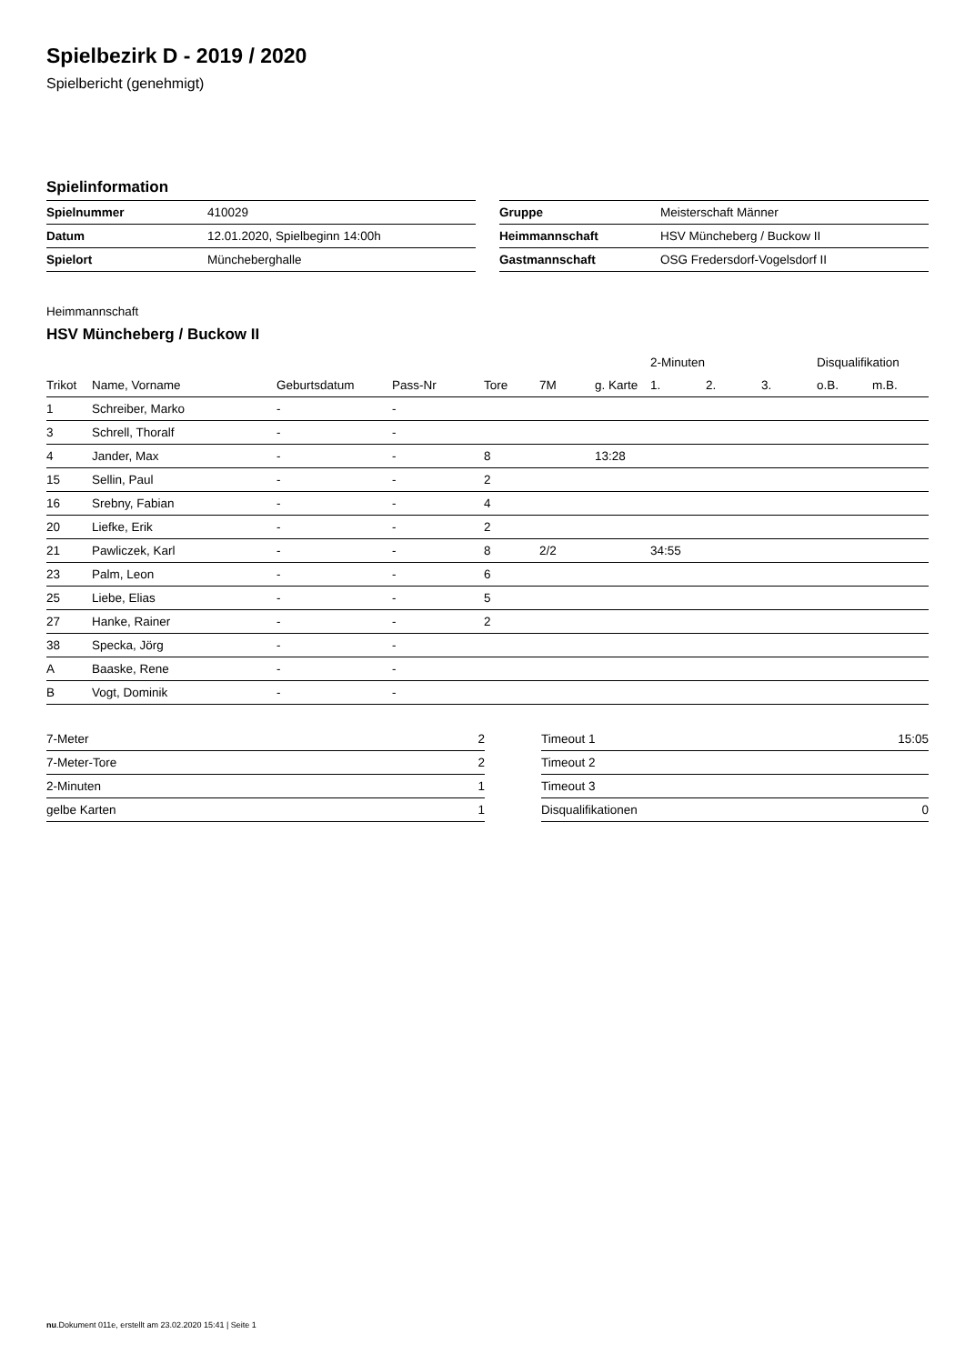Spielbezirk D - 2019 / 2020
Spielbericht (genehmigt)
Spielinformation
| Spielnummer | 410029 |
| Datum | 12.01.2020, Spielbeginn 14:00h |
| Spielort | Müncheberghalle |
| Gruppe | Meisterschaft Männer |
| Heimmannschaft | HSV Müncheberg / Buckow II |
| Gastmannschaft | OSG Fredersdorf-Vogelsdorf II |
Heimmannschaft
HSV Müncheberg / Buckow II
| | | | | | | | 2-Minuten | | | Disqualifikation | |
| --- | --- | --- | --- | --- | --- | --- | --- | --- | --- | --- | --- |
| Trikot | Name, Vorname | Geburtsdatum | Pass-Nr | Tore | 7M | g. Karte | 1. | 2. | 3. | o.B. | m.B. |
| 1 | Schreiber, Marko | - | - | | | | | | | | |
| 3 | Schrell, Thoralf | - | - | | | | | | | | |
| 4 | Jander, Max | - | - | 8 | | 13:28 | | | | | |
| 15 | Sellin, Paul | - | - | 2 | | | | | | | |
| 16 | Srebny, Fabian | - | - | 4 | | | | | | | |
| 20 | Liefke, Erik | - | - | 2 | | | | | | | |
| 21 | Pawliczek, Karl | - | - | 8 | 2/2 | | 34:55 | | | | |
| 23 | Palm, Leon | - | - | 6 | | | | | | | |
| 25 | Liebe, Elias | - | - | 5 | | | | | | | |
| 27 | Hanke, Rainer | - | - | 2 | | | | | | | |
| 38 | Specka, Jörg | - | - | | | | | | | | |
| A | Baaske, Rene | - | - | | | | | | | | |
| B | Vogt, Dominik | - | - | | | | | | | | |
| 7-Meter | 2 |
| 7-Meter-Tore | 2 |
| 2-Minuten | 1 |
| gelbe Karten | 1 |
| Timeout 1 | 15:05 |
| Timeout 2 | |
| Timeout 3 | |
| Disqualifikationen | 0 |
nu.Dokument 011e, erstellt am 23.02.2020 15:41 | Seite 1